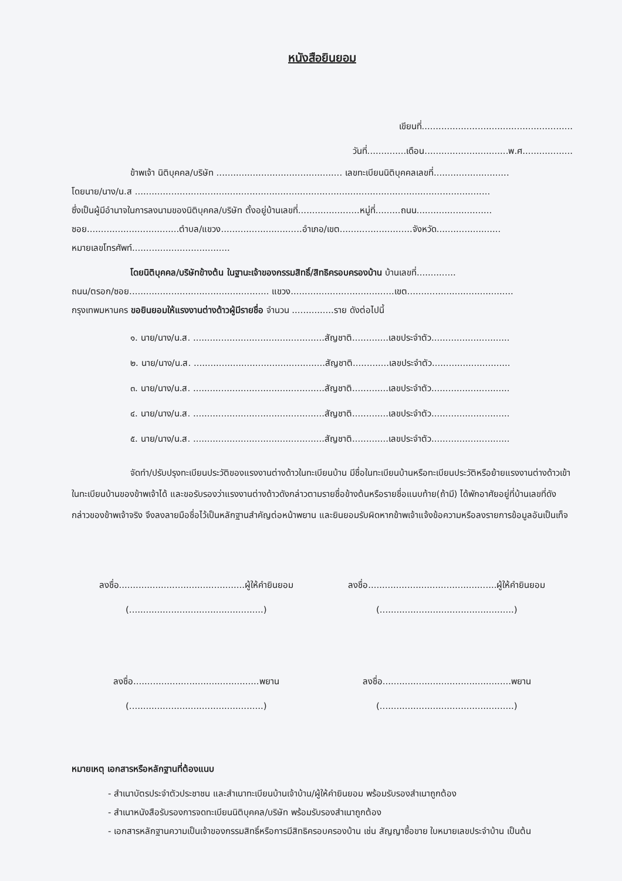หนังสือยินยอม
เขียนที่......................................................
วันที่..............เดือน..............................พ.ศ..................
ข้าพเจ้า นิติบุคคล/บริษัท ............................................. เลขทะเบียนนิติบุคคลเลขที่...........................
โดยนาย/นาง/น.ส ...............................................................................................................................
ซึ่งเป็นผู้มีอำนาจในการลงนามของนิติบุคคล/บริษัท ตั้งอยู่บ้านเลขที่......................หมู่ที่.........ถนน...........................
ซอย.................................ตำบล/แขวง.............................อำเภอ/เขต..........................จังหวัด.......................
หมายเลขโทรศัพท์...................................
โดยนิติบุคคล/บริษัทข้างต้น ในฐานะเจ้าของกรรมสิทธิ์/สิทธิครอบครองบ้าน บ้านเลขที่..............
ถนน/ตรอก/ซอย.................................................. แขวง.....................................เขต......................................
กรุงเทพมหานคร ขอยินยอมให้แรงงานต่างด้าวผู้มีรายชื่อ จำนวน ...............ราย ดังต่อไปนี้
๑. นาย/นาง/น.ส. ...............................................สัญชาติ.............เลขประจำตัว............................
๒. นาย/นาง/น.ส. ...............................................สัญชาติ.............เลขประจำตัว............................
๓. นาย/นาง/น.ส. ...............................................สัญชาติ.............เลขประจำตัว............................
๔. นาย/นาง/น.ส. ...............................................สัญชาติ.............เลขประจำตัว............................
๕. นาย/นาง/น.ส. ...............................................สัญชาติ.............เลขประจำตัว............................
จัดทำ/ปรับปรุงทะเบียนประวัติของแรงงานต่างด้าวในทะเบียนบ้าน มีชื่อในทะเบียนบ้านหรือทะเบียนประวัติหรือย้ายแรงงานต่างด้าวเข้าในทะเบียนบ้านของข้าพเจ้าได้ และขอรับรองว่าแรงงานต่างด้าวดังกล่าวตามรายชื่อข้างต้นหรือรายชื่อแนบท้าย(ถ้ามี) ได้พักอาศัยอยู่ที่บ้านเลขที่ดังกล่าวของข้าพเจ้าจริง จึงลงลายมือชื่อไว้เป็นหลักฐานสำคัญต่อหน้าพยาน และยินยอมรับผิดหากข้าพเจ้าแจ้งข้อความหรือลงรายการข้อมูลอันเป็นเท็จ
ลงชื่อ.............................................ผู้ให้คำยินยอม
(................................................)
ลงชื่อ..............................................ผู้ให้คำยินยอม
(................................................)
ลงชื่อ.............................................พยาน
(................................................)
ลงชื่อ..............................................พยาน
(................................................)
หมายเหตุ เอกสารหรือหลักฐานที่ต้องแนบ
- สำเนาบัตรประจำตัวประชาชน และสำเนาทะเบียนบ้านเจ้าบ้าน/ผู้ให้คำยินยอม พร้อมรับรองสำเนาถูกต้อง
- สำเนาหนังสือรับรองการจดทะเบียนนิติบุคคล/บริษัท พร้อมรับรองสำเนาถูกต้อง
- เอกสารหลักฐานความเป็นเจ้าของกรรมสิทธิ์หรือการมีสิทธิครอบครองบ้าน เช่น สัญญาซื้อขาย ใบหมายเลขประจำบ้าน เป็นต้น